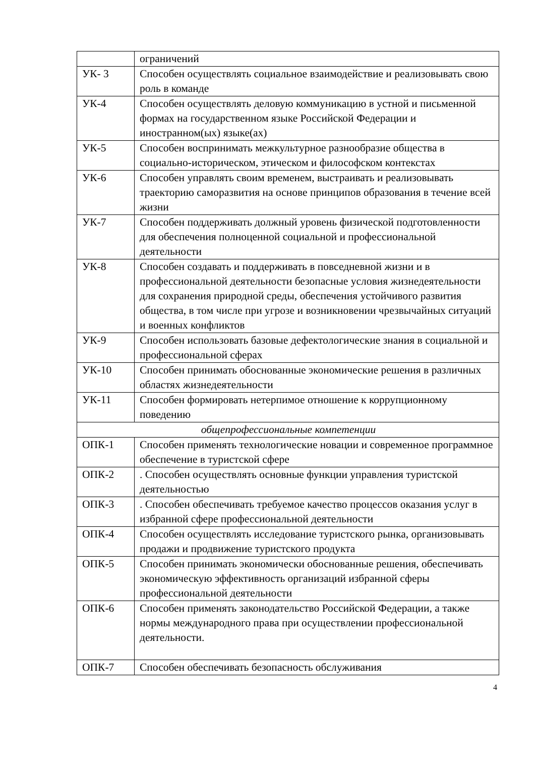| | ограничений |
| УК- 3 | Способен осуществлять социальное взаимодействие и реализовывать свою роль в команде |
| УК-4 | Способен осуществлять деловую коммуникацию в устной и письменной формах на государственном языке Российской Федерации и иностранном(ых) языке(ах) |
| УК-5 | Способен воспринимать межкультурное разнообразие общества в социально-историческом, этическом и философском контекстах |
| УК-6 | Способен управлять своим временем, выстраивать и реализовывать траекторию саморазвития на основе принципов образования в течение всей жизни |
| УК-7 | Способен поддерживать должный уровень физической подготовленности для обеспечения полноценной социальной и профессиональной деятельности |
| УК-8 | Способен создавать и поддерживать в повседневной жизни и в профессиональной деятельности безопасные условия жизнедеятельности для сохранения природной среды, обеспечения устойчивого развития общества, в том числе при угрозе и возникновении чрезвычайных ситуаций и военных конфликтов |
| УК-9 | Способен использовать базовые дефектологические знания в социальной и профессиональной сферах |
| УК-10 | Способен принимать обоснованные экономические решения в различных областях жизнедеятельности |
| УК-11 | Способен формировать нетерпимое отношение к коррупционному поведению |
| общепрофессиональные компетенции | |
| ОПК-1 | Способен применять технологические новации и современное программное обеспечение в туристской сфере |
| ОПК-2 | . Способен осуществлять основные функции управления туристской деятельностью |
| ОПК-3 | . Способен обеспечивать требуемое качество процессов оказания услуг в избранной сфере профессиональной деятельности |
| ОПК-4 | Способен осуществлять исследование туристского рынка, организовывать продажи и продвижение туристского продукта |
| ОПК-5 | Способен принимать экономически обоснованные решения, обеспечивать экономическую эффективность организаций избранной сферы профессиональной деятельности |
| ОПК-6 | Способен применять законодательство Российской Федерации, а также нормы международного права при осуществлении профессиональной деятельности. |
| ОПК-7 | Способен обеспечивать безопасность обслуживания |
4